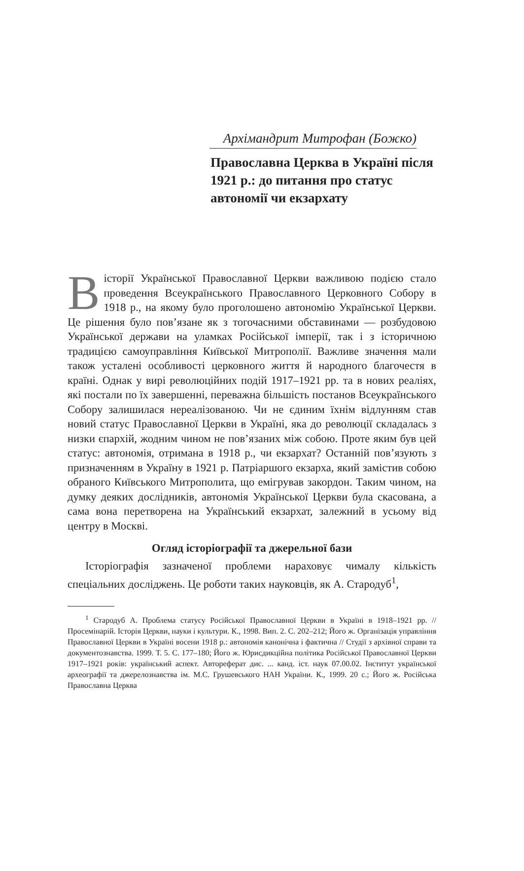Архімандрит Митрофан (Божко)
Православна Церква в Україні після 1921 р.: до питання про статус автономії чи екзархату
В історії Української Православної Церкви важливою подією стало проведення Всеукраїнського Православного Церковного Собору в 1918 р., на якому було проголошено автономію Української Церкви. Це рішення було пов’язане як з тогочасними обставинами — розбудовою Української держави на уламках Російської імперії, так і з історичною традицією самоуправління Київської Митрополії. Важливе значення мали також усталені особливості церковного життя й народного благочестя в країні. Однак у вирі революційних подій 1917–1921 рр. та в нових реаліях, які постали по їх завершенні, переважна більшість постанов Всеукраїнського Собору залишилася нереалізованою. Чи не єдиним їхнім відлунням став новий статус Православної Церкви в Україні, яка до революції складалась з низки єпархій, жодним чином не пов’язаних між собою. Проте яким був цей статус: автономія, отримана в 1918 р., чи екзархат? Останній пов’язують з призначенням в Україну в 1921 р. Патріаршого екзарха, який замістив собою обраного Київського Митрополита, що емігрував закордон. Таким чином, на думку деяких дослідників, автономія Української Церкви була скасована, а сама вона перетворена на Український екзархат, залежний в усьому від центру в Москві.
Огляд історіографії та джерельної бази
Історіографія зазначеної проблеми нараховує чималу кількість спеціальних досліджень. Це роботи таких науковців, як А. Стародуб<sup>1</sup>,
<sup>1</sup> Стародуб А. Проблема статусу Російської Православної Церкви в Україні в 1918–1921 рр. // Просемінарій. Історія Церкви, науки і культури. К., 1998. Вип. 2. С. 202–212; Його ж. Організація управління Православної Церкви в Україні восени 1918 р.: автономія канонічна і фактична // Студії з архівної справи та документознавства. 1999. Т. 5. С. 177–180; Його ж. Юрисдикційна політика Російської Православної Церкви 1917–1921 років: український аспект. Автореферат дис. ... канд. іст. наук 07.00.02. Інститут української археографії та джерелознавства ім. М.С. Грушевського НАН України. К., 1999. 20 с.; Його ж. Російська Православна Церква